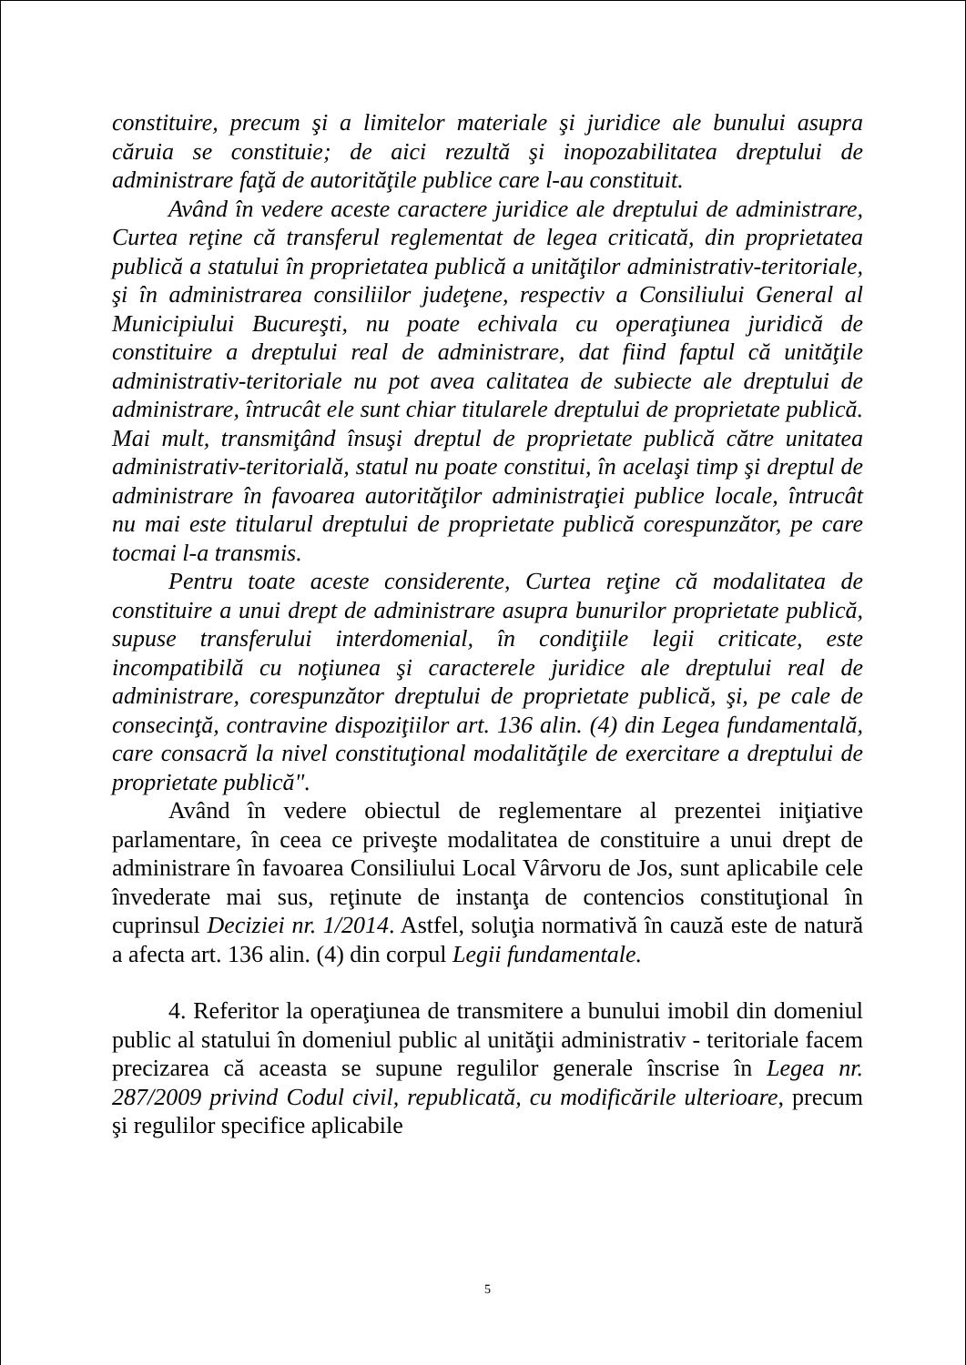constituire, precum şi a limitelor materiale şi juridice ale bunului asupra căruia se constituie; de aici rezultă şi inopozabilitatea dreptului de administrare faţă de autorităţile publice care l-au constituit.
Având în vedere aceste caractere juridice ale dreptului de administrare, Curtea reţine că transferul reglementat de legea criticată, din proprietatea publică a statului în proprietatea publică a unităţilor administrativ-teritoriale, şi în administrarea consiliilor judeţene, respectiv a Consiliului General al Municipiului Bucureşti, nu poate echivala cu operaţiunea juridică de constituire a dreptului real de administrare, dat fiind faptul că unităţile administrativ-teritoriale nu pot avea calitatea de subiecte ale dreptului de administrare, întrucât ele sunt chiar titularele dreptului de proprietate publică. Mai mult, transmiţând însuşi dreptul de proprietate publică către unitatea administrativ-teritorială, statul nu poate constitui, în acelaşi timp şi dreptul de administrare în favoarea autorităţilor administraţiei publice locale, întrucât nu mai este titularul dreptului de proprietate publică corespunzător, pe care tocmai l-a transmis.
Pentru toate aceste considerente, Curtea reţine că modalitatea de constituire a unui drept de administrare asupra bunurilor proprietate publică, supuse transferului interdomenial, în condiţiile legii criticate, este incompatibilă cu noţiunea şi caracterele juridice ale dreptului real de administrare, corespunzător dreptului de proprietate publică, şi, pe cale de consecinţă, contravine dispoziţiilor art. 136 alin. (4) din Legea fundamentală, care consacră la nivel constituţional modalităţile de exercitare a dreptului de proprietate publică".
Având în vedere obiectul de reglementare al prezentei iniţiative parlamentare, în ceea ce priveşte modalitatea de constituire a unui drept de administrare în favoarea Consiliului Local Vârvoru de Jos, sunt aplicabile cele învederate mai sus, reţinute de instanţa de contencios constituţional în cuprinsul Deciziei nr. 1/2014. Astfel, soluţia normativă în cauză este de natură a afecta art. 136 alin. (4) din corpul Legii fundamentale.
4. Referitor la operaţiunea de transmitere a bunului imobil din domeniul public al statului în domeniul public al unităţii administrativ - teritoriale facem precizarea că aceasta se supune regulilor generale înscrise în Legea nr. 287/2009 privind Codul civil, republicată, cu modificările ulterioare, precum şi regulilor specifice aplicabile
5